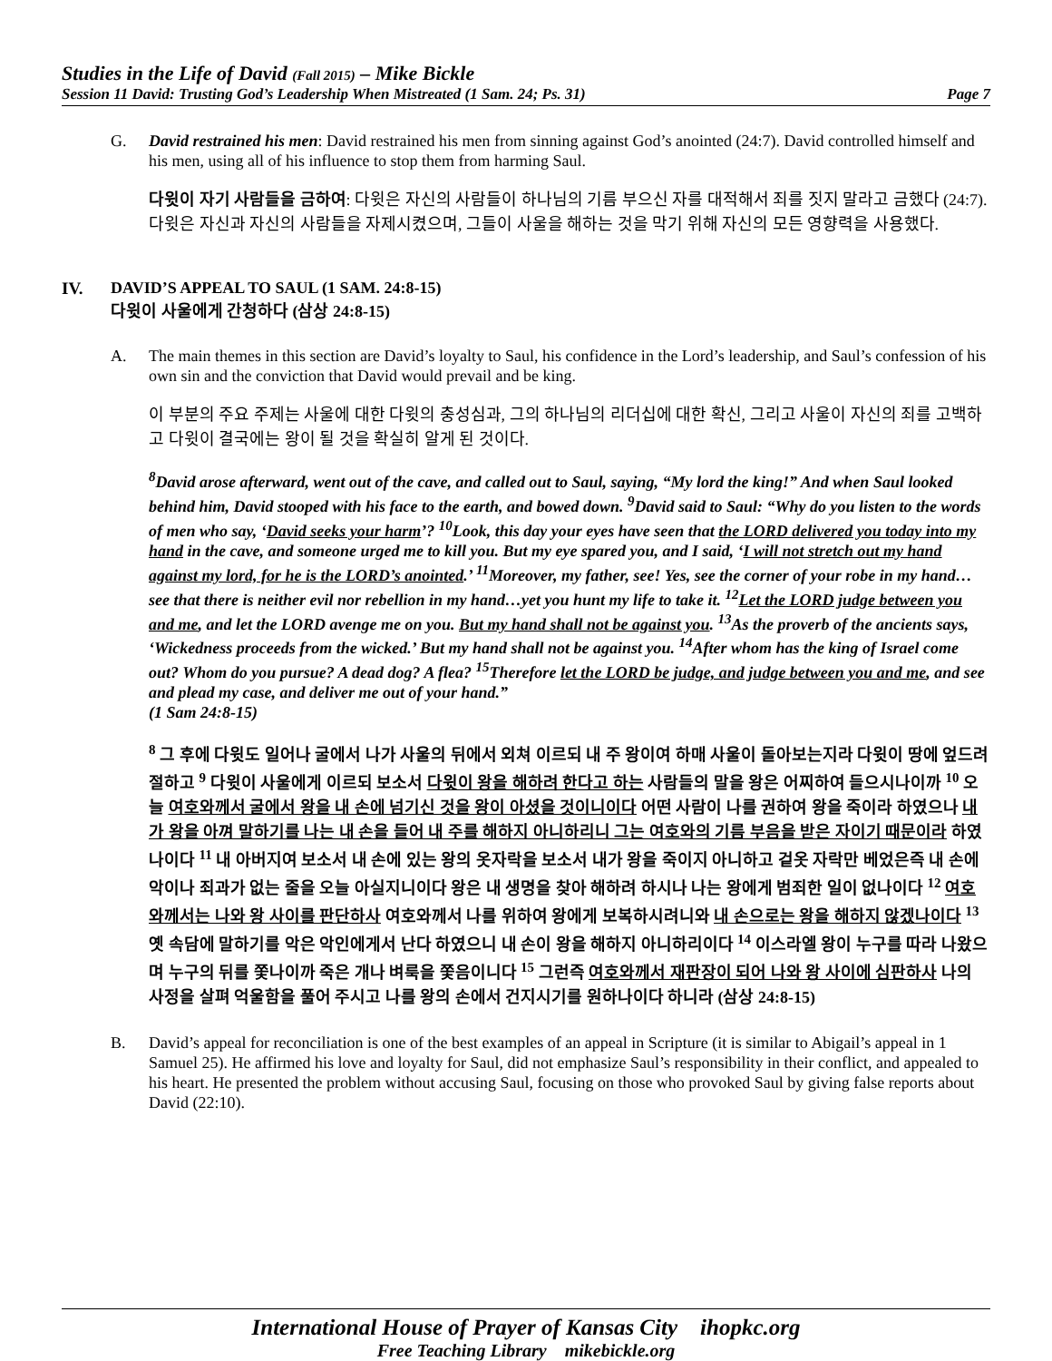Studies in the Life of David (Fall 2015) – Mike Bickle
Session 11 David: Trusting God’s Leadership When Mistreated (1 Sam. 24; Ps. 31) Page 7
G.
David restrained his men: David restrained his men from sinning against God’s anointed (24:7). David controlled himself and his men, using all of his influence to stop them from harming Saul.
다윗이 자기 사람들을 금하여: 다윗은 자신의 사람들이 하나님의 기름 부으신 자를 대적해서 죄를 짓지 말라고 금했다 (24:7). 다윗은 자신과 자신의 사람들을 자제시켰으며, 그들이 사울을 해하는 것을 막기 위해 자신의 모든 영향력을 사용했다.
IV. DAVID’S APPEAL TO SAUL (1 SAM. 24:8-15)
다윗이 사울에게 간청하다 (삼상 24:8-15)
A.
The main themes in this section are David’s loyalty to Saul, his confidence in the Lord’s leadership, and Saul’s confession of his own sin and the conviction that David would prevail and be king.
이 부분의 주요 주제는 사울에 대한 다윗의 충성심과, 그의 하나님의 리더십에 대한 확신, 그리고 사울이 자신의 죄를 고백하고 다윗이 결국에는 왕이 될 것을 확실히 알게 된 것이다.
<sup>8</sup> David arose afterward, went out of the cave, and called out to Saul, saying, “My lord the king!” And when Saul looked behind him, David stooped with his face to the earth, and bowed down. <sup>9</sup>David said to Saul: “Why do you listen to the words of men who say, ‘David seeks your harm’? <sup>10</sup>Look, this day your eyes have seen that the LORD delivered you today into my hand in the cave, and someone urged me to kill you. But my eye spared you, and I said, ‘I will not stretch out my hand against my lord, for he is the LORD’s anointed.’ <sup>11</sup>Moreover, my father, see! Yes, see the corner of your robe in my hand…see that there is neither evil nor rebellion in my hand…yet you hunt my life to take it. <sup>12</sup>Let the LORD judge between you and me, and let the LORD avenge me on you. But my hand shall not be against you. <sup>13</sup>As the proverb of the ancients says, ‘Wickedness proceeds from the wicked.’ But my hand shall not be against you. <sup>14</sup>After whom has the king of Israel come out? Whom do you pursue? A dead dog? A flea? <sup>15</sup>Therefore let the LORD be judge, and judge between you and me, and see and plead my case, and deliver me out of your hand.”
(1 Sam 24:8-15)
<sup>8</sup> 그 후에 다윗도 일어나 굴에서 나가 사울의 뒤에서 외쳐 이르되 내 주 왕이여 하매 사울이 돌아보는지라 다윗이 땅에 엎드려 절하고 <sup>9</sup> 다윗이 사울에게 이르되 보소서 다윗이 왕을 해하려 한다고 하는 사람들의 말을 왕은 어찌하여 들으시나이까 <sup>10</sup> 오늘 여호와께서 굴에서 왕을 내 손에 넘기신 것을 왕이 아셨을 것이니이다 어떤 사람이 나를 권하여 왕을 죽이라 하였으나 내가 왕을 아껴 말하기를 나는 내 손을 들어 내 주를 해하지 아니하리니 그는 여호와의 기름 부음을 받은 자이기 때문이라 하였나이다 <sup>11</sup> 내 아버지여 보소서 내 손에 있는 왕의 옷자락을 보소서 내가 왕을 죽이지 아니하고 겉옷 자락만 베었은즉 내 손에 악이나 죄과가 없는 줄을 오늘 아실지니이다 왕은 내 생명을 찾아 해하려 하시나 나는 왕에게 범죄한 일이 없나이다 <sup>12</sup> 여호와께서는 나와 왕 사이를 판단하사 여호와께서 나를 위하여 왕에게 보복하시려니와 내 손으로는 왕을 해하지 않겠나이다 <sup>13</sup> 옛 속담에 말하기를 악은 악인에게서 난다 하였으니 내 손이 왕을 해하지 아니하리이다 <sup>14</sup> 이스라엘 왕이 누구를 따라 나왔으며 누구의 뒤를 쫓나이까 죽은 개나 벼룩을 쫓음이니다 <sup>15</sup> 그런즉 여호와께서 재판장이 되어 나와 왕 사이에 심판하사 나의 사정을 살펴 억울함을 풀어 주시고 나를 왕의 손에서 건지시기를 원하나이다 하니라 (삼상 24:8-15)
B.
David’s appeal for reconciliation is one of the best examples of an appeal in Scripture (it is similar to Abigail’s appeal in 1 Samuel 25). He affirmed his love and loyalty for Saul, did not emphasize Saul’s responsibility in their conflict, and appealed to his heart. He presented the problem without accusing Saul, focusing on those who provoked Saul by giving false reports about David (22:10).
International House of Prayer of Kansas City ihopkc.org
Free Teaching Library mikebickle.org